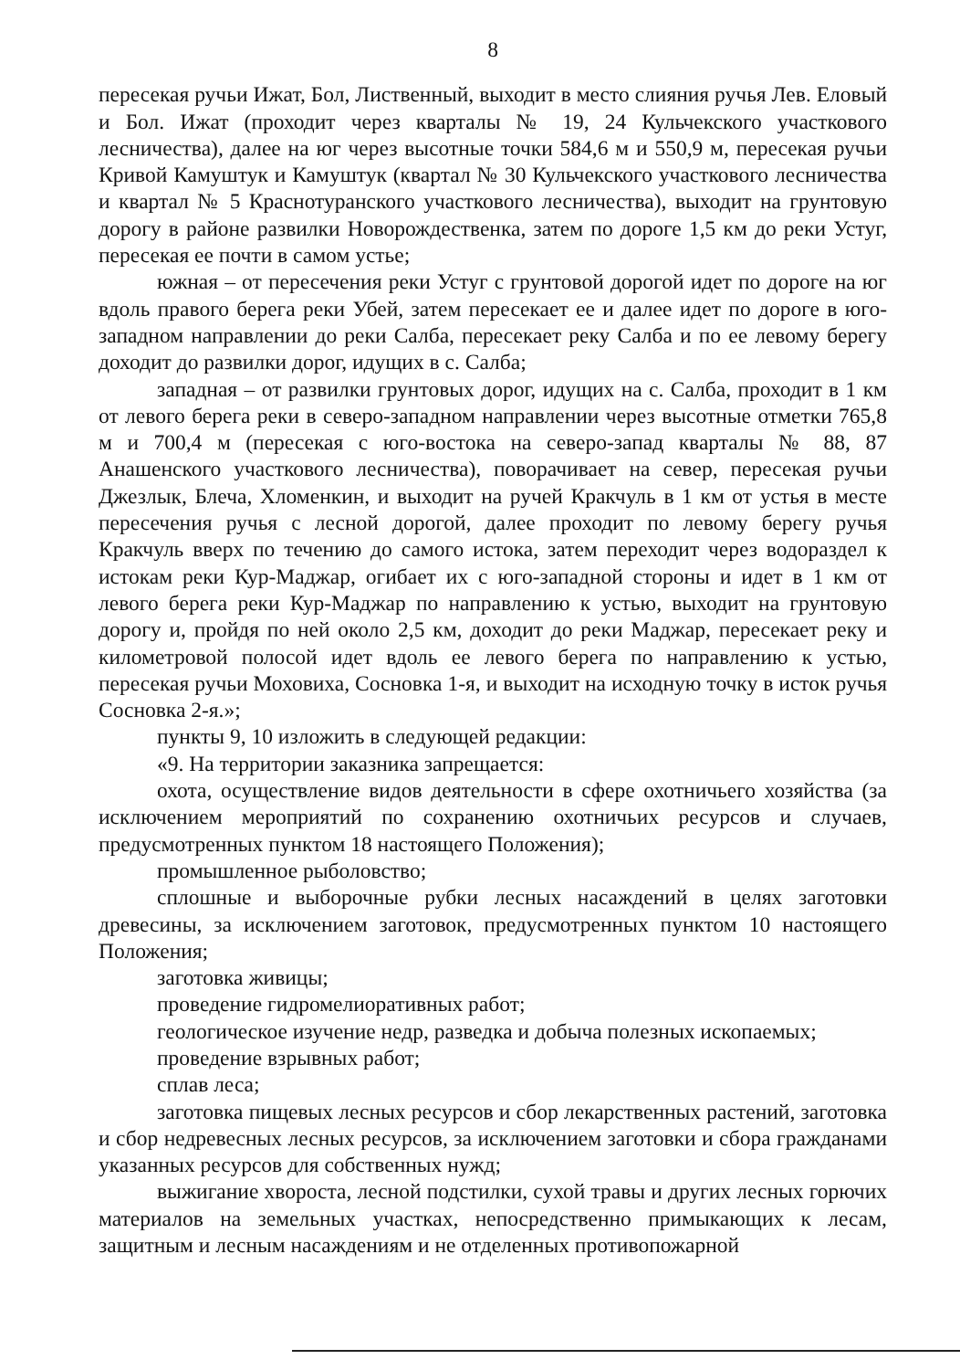8
пересекая ручьи Ижат, Бол, Лиственный, выходит в место слияния ручья Лев. Еловый и Бол. Ижат (проходит через кварталы № 19, 24 Кульчекского участкового лесничества), далее на юг через высотные точки 584,6 м и 550,9 м, пересекая ручьи Кривой Камуштук и Камуштук (квартал № 30 Кульчекского участкового лесничества и квартал № 5 Краснотуранского участкового лесничества), выходит на грунтовую дорогу в районе развилки Новорождественка, затем по дороге 1,5 км до реки Устуг, пересекая ее почти в самом устье;
южная – от пересечения реки Устуг с грунтовой дорогой идет по дороге на юг вдоль правого берега реки Убей, затем пересекает ее и далее идет по дороге в юго-западном направлении до реки Салба, пересекает реку Салба и по ее левому берегу доходит до развилки дорог, идущих в с. Салба;
западная – от развилки грунтовых дорог, идущих на с. Салба, проходит в 1 км от левого берега реки в северо-западном направлении через высотные отметки 765,8 м и 700,4 м (пересекая с юго-востока на северо-запад кварталы № 88, 87 Анашенского участкового лесничества), поворачивает на север, пересекая ручьи Джезлык, Блеча, Хломенкин, и выходит на ручей Кракчуль в 1 км от устья в месте пересечения ручья с лесной дорогой, далее проходит по левому берегу ручья Кракчуль вверх по течению до самого истока, затем переходит через водораздел к истокам реки Кур-Маджар, огибает их с юго-западной стороны и идет в 1 км от левого берега реки Кур-Маджар по направлению к устью, выходит на грунтовую дорогу и, пройдя по ней около 2,5 км, доходит до реки Маджар, пересекает реку и километровой полосой идет вдоль ее левого берега по направлению к устью, пересекая ручьи Моховиха, Сосновка 1-я, и выходит на исходную точку в исток ручья Сосновка 2-я.»;
пункты 9, 10 изложить в следующей редакции:
«9. На территории заказника запрещается:
охота, осуществление видов деятельности в сфере охотничьего хозяйства (за исключением мероприятий по сохранению охотничьих ресурсов и случаев, предусмотренных пунктом 18 настоящего Положения);
промышленное рыболовство;
сплошные и выборочные рубки лесных насаждений в целях заготовки древесины, за исключением заготовок, предусмотренных пунктом 10 настоящего Положения;
заготовка живицы;
проведение гидромелиоративных работ;
геологическое изучение недр, разведка и добыча полезных ископаемых;
проведение взрывных работ;
сплав леса;
заготовка пищевых лесных ресурсов и сбор лекарственных растений, заготовка и сбор недревесных лесных ресурсов, за исключением заготовки и сбора гражданами указанных ресурсов для собственных нужд;
выжигание хвороста, лесной подстилки, сухой травы и других лесных горючих материалов на земельных участках, непосредственно примыкающих к лесам, защитным и лесным насаждениям и не отделенных противопожарной